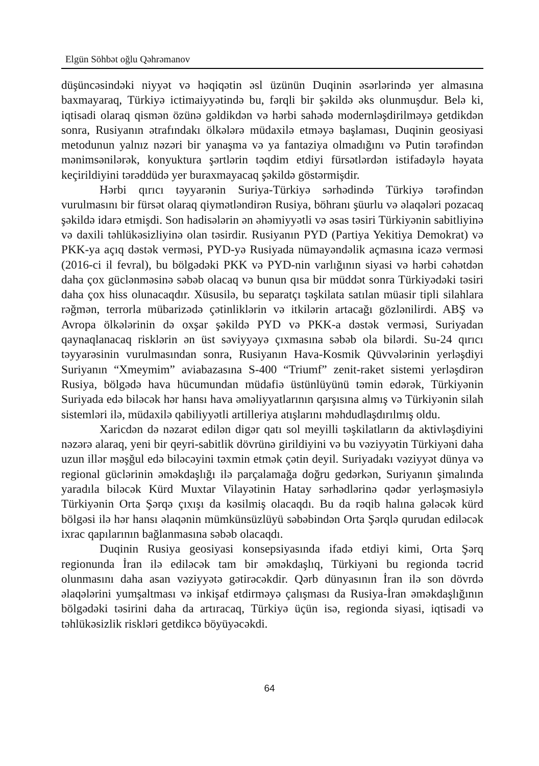Elgün Söhbət oğlu Qəhrəmanov
düşüncəsindəki niyyət və həqiqətin əsl üzünün Duqinin əsərlərində yer almasına baxmayaraq, Türkiyə ictimaiyyətində bu, fərqli bir şəkildə əks olunmuşdur. Belə ki, iqtisadi olaraq qismən özünə gəldikdən və hərbi sahədə modernləşdirilməyə getdikdən sonra, Rusiyanın ətrafındakı ölkələrə müdaxilə etməyə başlaması, Duqinin geosiyasi metodunun yalnız nəzəri bir yanaşma və ya fantaziya olmadığını və Putin tərəfindən mənimsənilərək, konyuktura şərtlərin təqdim etdiyi fürsətlərdən istifadəylə həyata keçirildiyini tərəddüdə yer buraxmayacaq şəkildə göstərmişdir.
Hərbi qırıcı təyyarənin Suriya-Türkiyə sərhədində Türkiyə tərəfindən vurulmasını bir fürsət olaraq qiymətləndirən Rusiya, böhranı şüurlu və əlaqələri pozacaq şəkildə idarə etmişdi. Son hadisələrin ən əhəmiyyətli və əsas təsiri Türkiyənin sabitliyinə və daxili təhlükəsizliyinə olan təsirdir. Rusiyanın PYD (Partiya Yekitiya Demokrat) və PKK-ya açıq dəstək verməsi, PYD-yə Rusiyada nümayəndəlik açmasına icazə verməsi (2016-ci il fevral), bu bölgədəki PKK və PYD-nin varlığının siyasi və hərbi cəhətdən daha çox güclənməsinə səbəb olacaq və bunun qısa bir müddət sonra Türkiyədəki təsiri daha çox hiss olunacaqdır. Xüsusilə, bu separatçı təşkilata satılan müasir tipli silahlara rəğmən, terrorla mübarizədə çətinliklərin və itkilərin artacağı gözlənilirdi. ABŞ və Avropa ölkələrinin də oxşar şəkildə PYD və PKK-a dəstək verməsi, Suriyadan qaynaqlanacaq risklərin ən üst səviyyəyə çıxmasına səbəb ola bilərdi. Su-24 qırıcı təyyarəsinin vurulmasından sonra, Rusiyanın Hava-Kosmik Qüvvələrinin yerləşdiyi Suriyanın “Xmeymim” aviabazasına S-400 “Triumf” zenit-raket sistemi yerləşdirən Rusiya, bölgədə hava hücumundan müdafiə üstünlüyünü təmin edərək, Türkiyənin Suriyada edə biləcək hər hansı hava əməliyyatlarının qarşısına almış və Türkiyənin silah sistemləri ilə, müdaxilə qabiliyyətli artilleriya atışlarını məhdudlaşdırılmış oldu.
Xaricdən də nəzarət edilən digər qatı sol meyilli təşkilatların da aktivləşdiyini nəzərə alaraq, yeni bir qeyri-sabitlik dövrünə girildiyini və bu vəziyyətin Türkiyəni daha uzun illər məşğul edə biləcəyini təxmin etmək çətin deyil. Suriyadakı vəziyyət dünya və regional güclərinin əməkdaşlığı ilə parçalamağa doğru gedərkən, Suriyanın şimalında yaradıla biləcək Kürd Muxtar Vilayətinin Hatay sərhədlərinə qədər yerləşməsiylə Türkiyənin Orta Şərqə çıxışı da kəsilmiş olacaqdı. Bu da rəqib halına gələcək kürd bölgəsi ilə hər hansı əlaqənin mümkünsüzlüyü səbəbindən Orta Şərqlə qurudan ediləcək ixrac qapılarının bağlanmasına səbəb olacaqdı.
Duqinin Rusiya geosiyasi konsepsiyasında ifadə etdiyi kimi, Orta Şərq regionunda İran ilə ediləcək tam bir əməkdaşlıq, Türkiyəni bu regionda təcrid olunmasını daha asan vəziyyətə gətirəcəkdir. Qərb dünyasının İran ilə son dövrdə əlaqələrini yumşaltması və inkişaf etdirməyə çalışması da Rusiya-İran əməkdaşlığının bölgədəki təsirini daha da artıracaq, Türkiyə üçün isə, regionda siyasi, iqtisadi və təhlükəsizlik riskləri getdikcə böyüyəcəkdi.
64